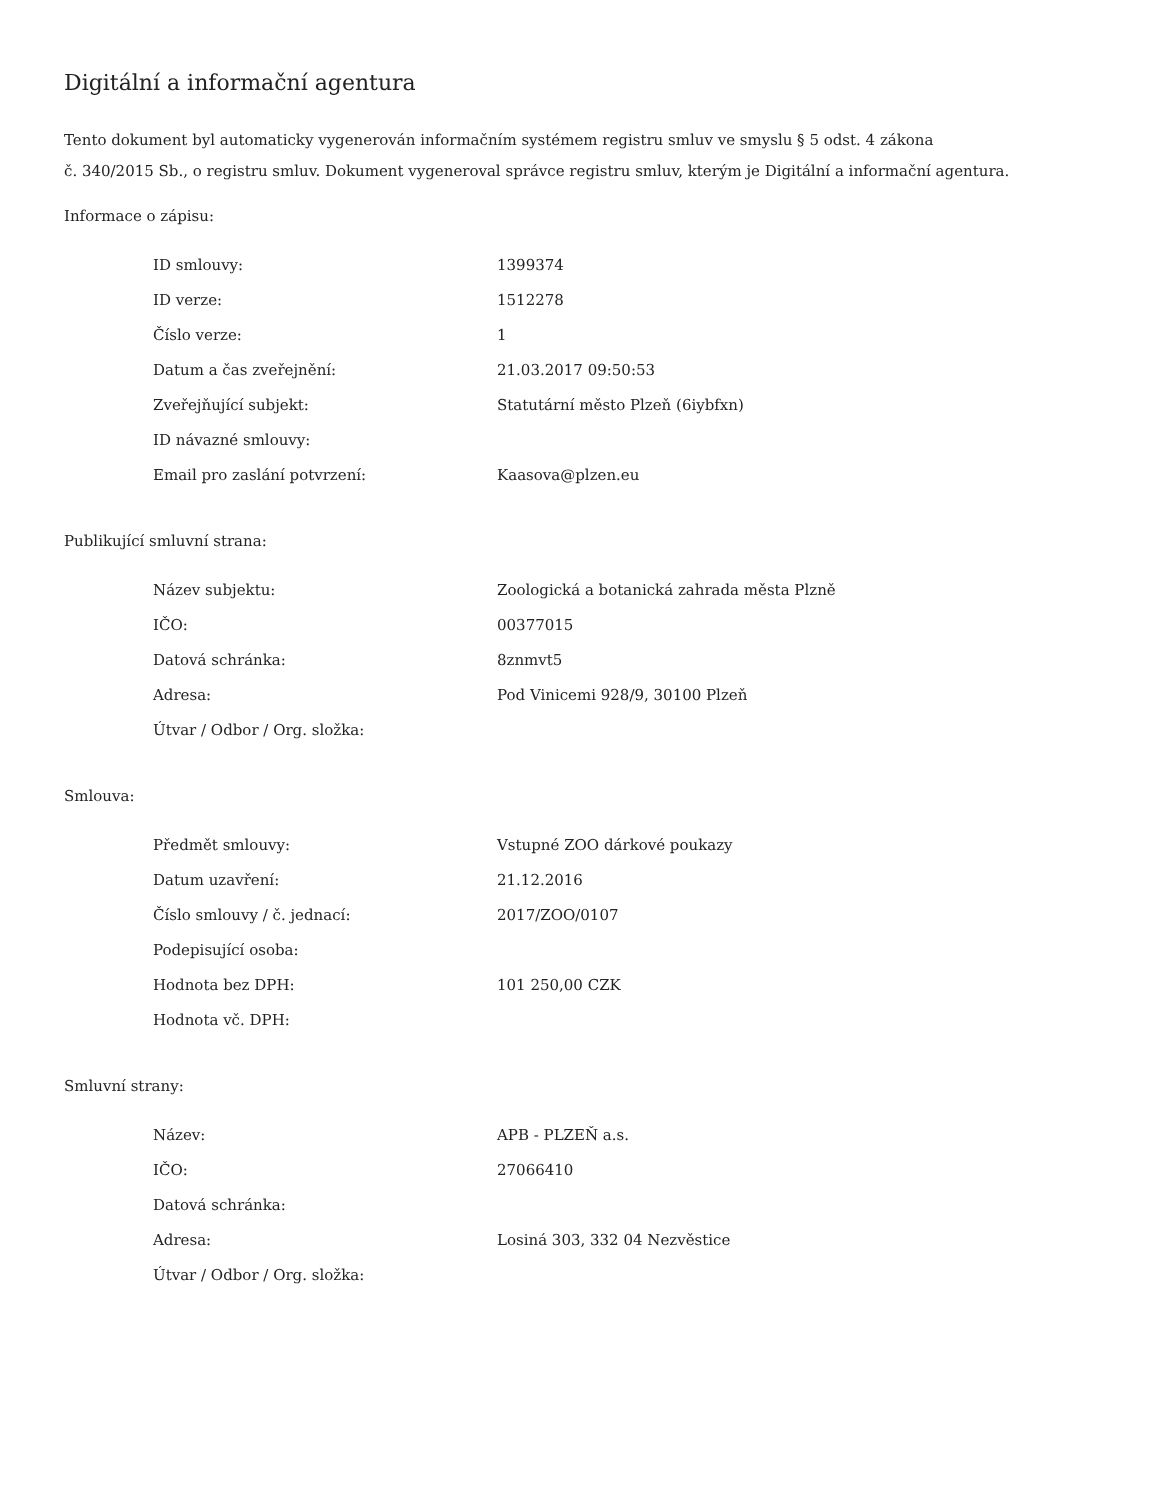Digitální a informační agentura
Tento dokument byl automaticky vygenerován informačním systémem registru smluv ve smyslu § 5 odst. 4 zákona
č. 340/2015 Sb., o registru smluv. Dokument vygeneroval správce registru smluv, kterým je Digitální a informační agentura.
Informace o zápisu:
| ID smlouvy: | 1399374 |
| ID verze: | 1512278 |
| Číslo verze: | 1 |
| Datum a čas zveřejnění: | 21.03.2017 09:50:53 |
| Zveřejňující subjekt: | Statutární město Plzeň (6iybfxn) |
| ID návazné smlouvy: | |
| Email pro zaslání potvrzení: | Kaasova@plzen.eu |
Publikující smluvní strana:
| Název subjektu: | Zoologická a botanická zahrada města Plzně |
| IČO: | 00377015 |
| Datová schránka: | 8znmvt5 |
| Adresa: | Pod Vinicemi 928/9, 30100 Plzeň |
| Útvar / Odbor / Org. složka: | |
Smlouva:
| Předmět smlouvy: | Vstupné ZOO dárkové poukazy |
| Datum uzavření: | 21.12.2016 |
| Číslo smlouvy / č. jednací: | 2017/ZOO/0107 |
| Podepisující osoba: | |
| Hodnota bez DPH: | 101 250,00 CZK |
| Hodnota vč. DPH: | |
Smluvní strany:
| Název: | APB - PLZEŇ a.s. |
| IČO: | 27066410 |
| Datová schránka: | |
| Adresa: | Losiná 303, 332 04 Nezvěstice |
| Útvar / Odbor / Org. složka: | |